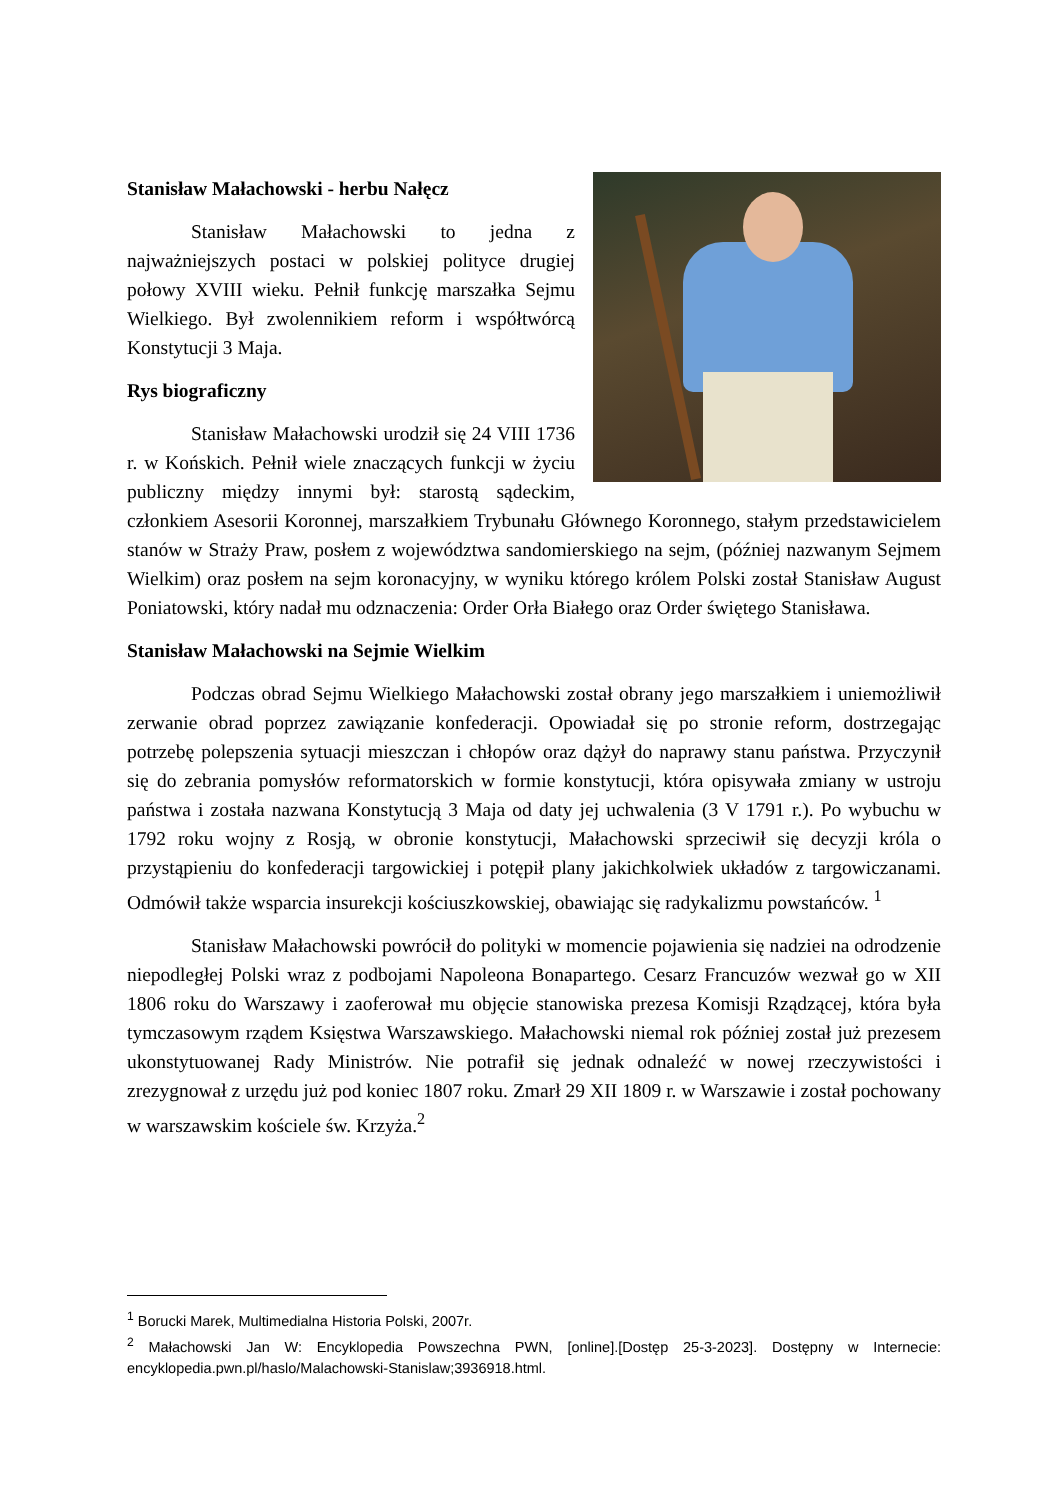Stanisław Małachowski - herbu Nałęcz
Stanisław Małachowski to jedna z najważniejszych postaci w polskiej polityce drugiej połowy XVIII wieku. Pełnił funkcję marszałka Sejmu Wielkiego. Był zwolennikiem reform i współtwórcą Konstytucji 3 Maja.
Rys biograficzny
Stanisław Małachowski urodził się 24 VIII 1736 r. w Końskich. Pełnił wiele znaczących funkcji w życiu publiczny między innymi był: starostą sądeckim, członkiem Asesorii Koronnej, marszałkiem Trybunału Głównego Koronnego, stałym przedstawicielem stanów w Straży Praw, posłem z województwa sandomierskiego na sejm, (później nazwanym Sejmem Wielkim) oraz posłem na sejm koronacyjny, w wyniku którego królem Polski został Stanisław August Poniatowski, który nadał mu odznaczenia: Order Orła Białego oraz Order świętego Stanisława.
Stanisław Małachowski na Sejmie Wielkim
Podczas obrad Sejmu Wielkiego Małachowski został obrany jego marszałkiem i uniemożliwił zerwanie obrad poprzez zawiązanie konfederacji. Opowiadał się po stronie reform, dostrzegając potrzebę polepszenia sytuacji mieszczan i chłopów oraz dążył do naprawy stanu państwa. Przyczynił się do zebrania pomysłów reformatorskich w formie konstytucji, która opisywała zmiany w ustroju państwa i została nazwana Konstytucją 3 Maja od daty jej uchwalenia (3 V 1791 r.). Po wybuchu w 1792 roku wojny z Rosją, w obronie konstytucji, Małachowski sprzeciwił się decyzji króla o przystąpieniu do konfederacji targowickiej i potępił plany jakichkolwiek układów z targowiczanami. Odmówił także wsparcia insurekcji kościuszkowskiej, obawiając się radykalizmu powstańców. <sup>1</sup>
Stanisław Małachowski powrócił do polityki w momencie pojawienia się nadziei na odrodzenie niepodległej Polski wraz z podbojami Napoleona Bonapartego. Cesarz Francuzów wezwał go w XII 1806 roku do Warszawy i zaoferował mu objęcie stanowiska prezesa Komisji Rządzącej, która była tymczasowym rządem Księstwa Warszawskiego. Małachowski niemal rok później został już prezesem ukonstytuowanej Rady Ministrów. Nie potrafił się jednak odnaleźć w nowej rzeczywistości i zrezygnował z urzędu już pod koniec 1807 roku. Zmarł 29 XII 1809 r. w Warszawie i został pochowany w warszawskim kościele św. Krzyża.<sup>2</sup>
<sup>1</sup> Borucki Marek, Multimedialna Historia Polski, 2007r.
<sup>2</sup> Małachowski Jan W: Encyklopedia Powszechna PWN, [online].[Dostęp 25-3-2023]. Dostępny w Internecie: encyklopedia.pwn.pl/haslo/Malachowski-Stanislaw;3936918.html.